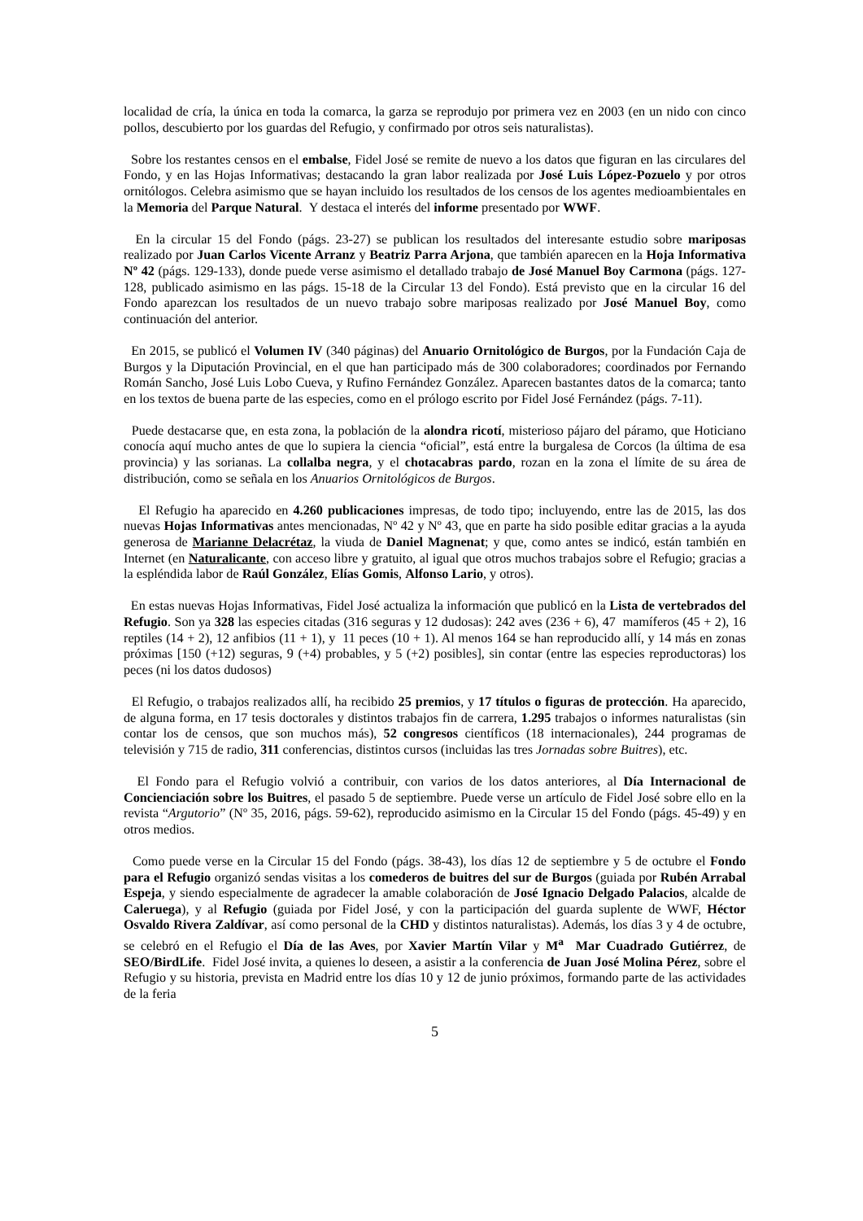localidad de cría, la única en toda la comarca, la garza se reprodujo por primera vez en 2003 (en un nido con cinco pollos, descubierto por los guardas del Refugio, y confirmado por otros seis naturalistas).
Sobre los restantes censos en el embalse, Fidel José se remite de nuevo a los datos que figuran en las circulares del Fondo, y en las Hojas Informativas; destacando la gran labor realizada por José Luis López-Pozuelo y por otros ornitólogos. Celebra asimismo que se hayan incluido los resultados de los censos de los agentes medioambientales en la Memoria del Parque Natural. Y destaca el interés del informe presentado por WWF.
En la circular 15 del Fondo (págs. 23-27) se publican los resultados del interesante estudio sobre mariposas realizado por Juan Carlos Vicente Arranz y Beatriz Parra Arjona, que también aparecen en la Hoja Informativa Nº 42 (págs. 129-133), donde puede verse asimismo el detallado trabajo de José Manuel Boy Carmona (págs. 127-128, publicado asimismo en las págs. 15-18 de la Circular 13 del Fondo). Está previsto que en la circular 16 del Fondo aparezcan los resultados de un nuevo trabajo sobre mariposas realizado por José Manuel Boy, como continuación del anterior.
En 2015, se publicó el Volumen IV (340 páginas) del Anuario Ornitológico de Burgos, por la Fundación Caja de Burgos y la Diputación Provincial, en el que han participado más de 300 colaboradores; coordinados por Fernando Román Sancho, José Luis Lobo Cueva, y Rufino Fernández González. Aparecen bastantes datos de la comarca; tanto en los textos de buena parte de las especies, como en el prólogo escrito por Fidel José Fernández (págs. 7-11).
Puede destacarse que, en esta zona, la población de la alondra ricotí, misterioso pájaro del páramo, que Hoticiano conocía aquí mucho antes de que lo supiera la ciencia “oficial”, está entre la burgalesa de Corcos (la última de esa provincia) y las sorianas. La collalba negra, y el chotacabras pardo, rozan en la zona el límite de su área de distribución, como se señala en los Anuarios Ornitológicos de Burgos.
El Refugio ha aparecido en 4.260 publicaciones impresas, de todo tipo; incluyendo, entre las de 2015, las dos nuevas Hojas Informativas antes mencionadas, Nº 42 y Nº 43, que en parte ha sido posible editar gracias a la ayuda generosa de Marianne Delacrétaz, la viuda de Daniel Magnenat; y que, como antes se indicó, están también en Internet (en Naturalicante, con acceso libre y gratuito, al igual que otros muchos trabajos sobre el Refugio; gracias a la espléndida labor de Raúl González, Elías Gomis, Alfonso Lario, y otros).
En estas nuevas Hojas Informativas, Fidel José actualiza la información que publicó en la Lista de vertebrados del Refugio. Son ya 328 las especies citadas (316 seguras y 12 dudosas): 242 aves (236 + 6), 47 mamíferos (45 + 2), 16 reptiles (14 + 2), 12 anfibios (11 + 1), y 11 peces (10 + 1). Al menos 164 se han reproducido allí, y 14 más en zonas próximas [150 (+12) seguras, 9 (+4) probables, y 5 (+2) posibles], sin contar (entre las especies reproductoras) los peces (ni los datos dudosos)
El Refugio, o trabajos realizados allí, ha recibido 25 premios, y 17 títulos o figuras de protección. Ha aparecido, de alguna forma, en 17 tesis doctorales y distintos trabajos fin de carrera, 1.295 trabajos o informes naturalistas (sin contar los de censos, que son muchos más), 52 congresos científicos (18 internacionales), 244 programas de televisión y 715 de radio, 311 conferencias, distintos cursos (incluidas las tres Jornadas sobre Buitres), etc.
El Fondo para el Refugio volvió a contribuir, con varios de los datos anteriores, al Día Internacional de Concienciación sobre los Buitres, el pasado 5 de septiembre. Puede verse un artículo de Fidel José sobre ello en la revista “Argutorio” (Nº 35, 2016, págs. 59-62), reproducido asimismo en la Circular 15 del Fondo (págs. 45-49) y en otros medios.
Como puede verse en la Circular 15 del Fondo (págs. 38-43), los días 12 de septiembre y 5 de octubre el Fondo para el Refugio organizó sendas visitas a los comederos de buitres del sur de Burgos (guiada por Rubén Arrabal Espeja, y siendo especialmente de agradecer la amable colaboración de José Ignacio Delgado Palacios, alcalde de Caleruega), y al Refugio (guiada por Fidel José, y con la participación del guarda suplente de WWF, Héctor Osvaldo Rivera Zaldívar, así como personal de la CHD y distintos naturalistas). Además, los días 3 y 4 de octubre, se celebró en el Refugio el Día de las Aves, por Xavier Martín Vilar y M<sup>a</sup> Mar Cuadrado Gutiérrez, de SEO/BirdLife. Fidel José invita, a quienes lo deseen, a asistir a la conferencia de Juan José Molina Pérez, sobre el Refugio y su historia, prevista en Madrid entre los días 10 y 12 de junio próximos, formando parte de las actividades de la feria
5